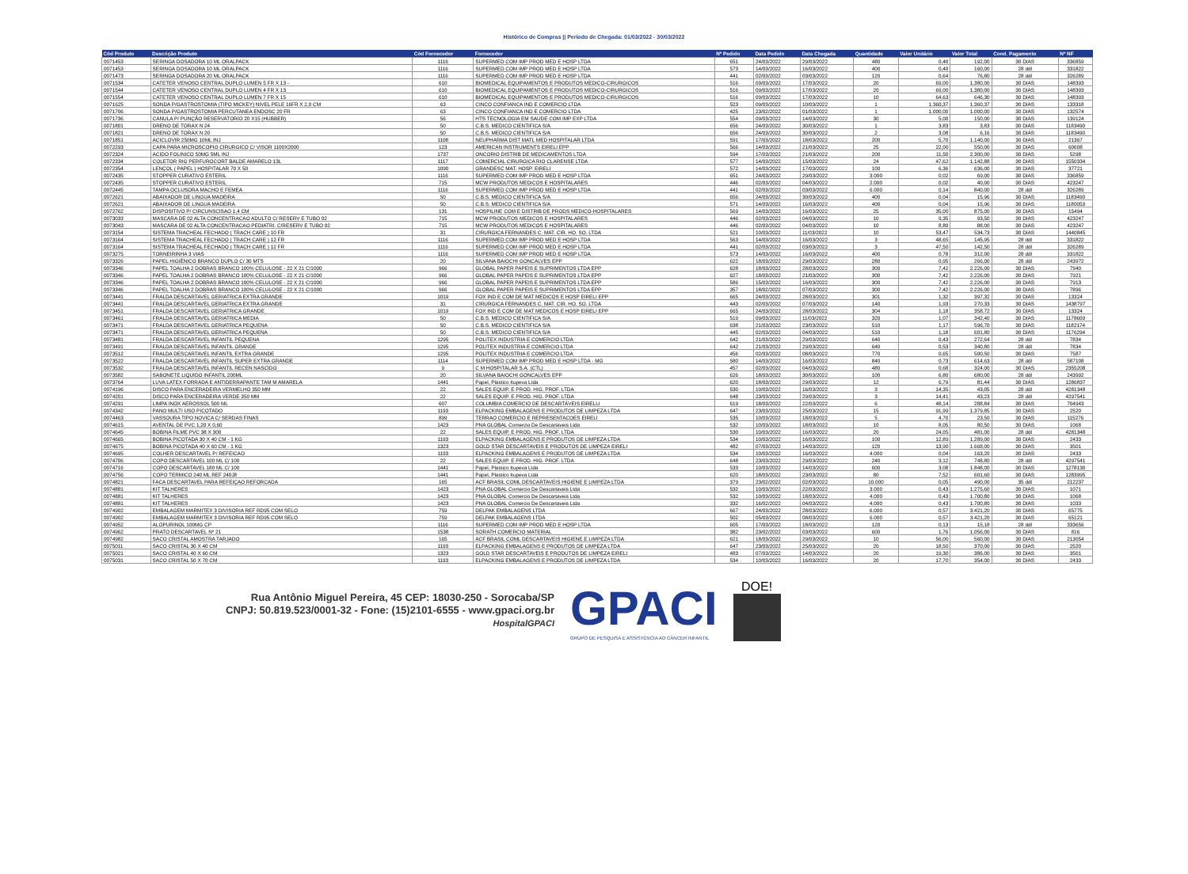Histórico de Compras || Período de Chegada: 01/03/2022 - 30/03/2022
| Cód Produto | Descrição Produto | Cód Fornecedor | Fornecedor | Nº Pedido | Data Pedido | Data Chegada | Quantidade | Valor Unitário | Valor Total | Cond. Pagamento | Nº NF |
| --- | --- | --- | --- | --- | --- | --- | --- | --- | --- | --- | --- |
| 0071453 | SERINGA DOSADORA 10 ML ORALPACK | 1116 | SUPERMED COM IMP PROD MED E HOSP LTDA | 651 | 24/03/2022 | 29/03/2022 | 480 | 0,40 | 192,00 | 30 DIAS | 336859 |
| 0071453 | SERINGA DOSADORA 10 ML ORALPACK | 1116 | SUPERMED COM IMP PROD MED E HOSP LTDA | 573 | 14/03/2022 | 16/03/2022 | 400 | 0,40 | 160,00 | 28 ddl | 331822 |
| 0071473 | SERINGA DOSADORA 20 ML ORALPACK | 1116 | SUPERMED COM IMP PROD MED E HOSP LTDA | 441 | 02/03/2022 | 03/03/2022 | 120 | 0,64 | 76,80 | 28 ddl | 326289 |
| 0071534 | CATETER VENOSO CENTRAL DUPLO LUMEN 5 FR X 13 - | 610 | BIOMEDICAL EQUIPAMENTOS E PRODUTOS MEDICO-CIRURGICOS | 516 | 09/03/2022 | 17/03/2022 | 20 | 69,00 | 1.380,00 | 30 DIAS | 148393 |
| 0071544 | CATETER VENOSO CENTRAL DUPLO LUMEN 4 FR X 13 | 610 | BIOMEDICAL EQUIPAMENTOS E PRODUTOS MEDICO-CIRURGICOS | 516 | 09/03/2022 | 17/03/2022 | 20 | 69,00 | 1.380,00 | 30 DIAS | 148393 |
| 0071554 | CATETER VENOSO CENTRAL DUPLO LUMEN 7 FR X 15 | 610 | BIOMEDICAL EQUIPAMENTOS E PRODUTOS MEDICO-CIRURGICOS | 516 | 09/03/2022 | 17/03/2022 | 10 | 64,63 | 646,30 | 30 DIAS | 148393 |
| 0071625 | SONDA P/GASTROSTOMIA (TIPO MICKEY) NIVEL PELE 16FR X 2,0 CM | 63 | CINCO CONFIANCA IND E COMERCIO LTDA | 523 | 09/03/2022 | 10/03/2022 | 1 | 1.360,37 | 1.360,37 | 30 DIAS | 133318 |
| 0071706 | SONDA P/GASTROSTOMIA PERCUTANEA ENDOSC 20 FR | 63 | CINCO CONFIANCA IND E COMERCIO LTDA | 425 | 23/02/2022 | 01/03/2022 | 1 | 1.000,00 | 1.000,00 | 30 DIAS | 132574 |
| 0071736 | CANULA P/ PUNÇÃO RESERVATORIO 20 X15 (HUBBER) | 56 | HTS TECNOLOGIA EM SAUDE COM IMP EXP LTDA | 554 | 09/03/2022 | 14/03/2022 | 30 | 5,00 | 150,00 | 30 DIAS | 139124 |
| 0071801 | DRENO DE TORAX N 24 | 50 | C.B.S. MEDICO CIENTIFICA S/A | 656 | 24/03/2022 | 30/03/2022 | 1 | 3,83 | 3,83 | 30 DIAS | 1183490 |
| 0071821 | DRENO DE TORAX N 20 | 50 | C.B.S. MEDICO CIENTIFICA S/A | 656 | 24/03/2022 | 30/03/2022 | 2 | 3,08 | 6,16 | 30 DIAS | 1183490 |
| 0071851 | ACICLOVIR 250MG 10ML INJ | 1108 | NEUPHARMA DIST MATL MED HOSPITALAR LTDA | 591 | 17/03/2022 | 18/03/2022 | 200 | 5,70 | 1.140,00 | 30 DIAS | 21367 |
| 0072293 | CAPA PARA MICROSCOPIO CIRURGICO C/ VISOR 1100X2000 | 123 | AMERICAN INSTRUMENTS EIRELI EPP | 566 | 14/03/2022 | 21/03/2022 | 25 | 22,00 | 550,00 | 30 DIAS | 60608 |
| 0072324 | ACIDO FOLINICO 50MG 5ML INJ | 1737 | ONCORIO DISTRIB DE MEDICAMENTOS LTDA | 594 | 17/03/2022 | 21/03/2022 | 200 | 11,50 | 2.300,00 | 30 DIAS | 5298 |
| 0072334 | COLETOR RIG PERFUROCORT BALDE AMARELO 13L | 1117 | COMERCIAL CIRURGICA RIO CLARENSE LTDA | 577 | 14/03/2022 | 15/03/2022 | 24 | 47,62 | 1.142,88 | 30 DIAS | 1550334 |
| 0072354 | LENÇOL ( PAPEL ) HOSPITALAR 70 X 50 | 1090 | GRANDESC MAT. HOSP. EIRELI | 572 | 14/03/2022 | 17/03/2022 | 100 | 6,36 | 636,00 | 30 DIAS | 37721 |
| 0072435 | STOPPER CURATIVO ESTERIL | 1116 | SUPERMED COM IMP PROD MED E HOSP LTDA | 651 | 24/03/2022 | 29/03/2022 | 3.000 | 0,02 | 69,00 | 30 DIAS | 336859 |
| 0072435 | STOPPER CURATIVO ESTERIL | 715 | MCW PRODUTOS MEDICOS E HOSPITALARES | 446 | 02/03/2022 | 04/03/2022 | 2.000 | 0,02 | 40,00 | 30 DIAS | 423247 |
| 0072445 | TAMPA OCLUSORA MACHO E FEMEA | 1116 | SUPERMED COM IMP PROD MED E HOSP LTDA | 441 | 02/03/2022 | 03/03/2022 | 6.000 | 0,14 | 840,00 | 28 ddl | 326289 |
| 0072621 | ABAIXADOR DE LINGUA MADEIRA | 50 | C.B.S. MEDICO CIENTIFICA S/A | 656 | 24/03/2022 | 30/03/2022 | 400 | 0,04 | 15,96 | 30 DIAS | 1183490 |
| 0072621 | ABAIXADOR DE LINGUA MADEIRA | 50 | C.B.S. MEDICO CIENTIFICA S/A | 571 | 14/03/2022 | 16/03/2022 | 400 | 0,04 | 15,96 | 30 DIAS | 1180053 |
| 0072762 | DISPOSITIVO P/ CIRCUNSCISAO 1,4 CM | 131 | HOSPILINE COM E DISTRIB DE PRODS MEDICO-HOSPITALARES | 569 | 14/03/2022 | 16/03/2022 | 25 | 35,00 | 875,00 | 30 DIAS | 15494 |
| 0073033 | MASCARA DE 02 ALTA CONCENTRACAO ADULTO C/ RESERV E TUBO 02 | 715 | MCW PRODUTOS MEDICOS E HOSPITALARES | 446 | 02/03/2022 | 04/03/2022 | 10 | 9,35 | 93,50 | 30 DIAS | 423247 |
| 0073043 | MASCARA DE 02 ALTA CONCENTRACAO PEDIATRI. C/RESERV E TUBO 02 | 715 | MCW PRODUTOS MEDICOS E HOSPITALARES | 446 | 02/03/2022 | 04/03/2022 | 10 | 8,80 | 88,00 | 30 DIAS | 423247 |
| 0073154 | SISTEMA TRACHEAL FECHADO ( TRACH CARE ) 10 FR | 31 | CIRURGICA FERNANDES C. MAT. CIR. HO. SO. LTDA | 521 | 10/03/2022 | 11/03/2022 | 10 | 53,47 | 534,73 | 30 DIAS | 1440845 |
| 0073164 | SISTEMA TRACHEAL FECHADO ( TRACH CARE ) 12 FR | 1116 | SUPERMED COM IMP PROD MED E HOSP LTDA | 563 | 14/03/2022 | 16/03/2022 | 3 | 48,65 | 145,95 | 28 ddl | 331822 |
| 0073164 | SISTEMA TRACHEAL FECHADO ( TRACH CARE ) 12 FR | 1116 | SUPERMED COM IMP PROD MED E HOSP LTDA | 441 | 02/03/2022 | 03/03/2022 | 3 | 47,50 | 142,50 | 28 ddl | 326289 |
| 0073275 | TORNEIRINHA 3 VIAS | 1116 | SUPERMED COM IMP PROD MED E HOSP LTDA | 573 | 14/03/2022 | 16/03/2022 | 400 | 0,78 | 312,00 | 28 ddl | 331822 |
| 0073326 | PAPEL HIGIÊNICO BRANCO DUPLO C/ 30 MTS | 20 | SILVANA BAIOCHI GONCALVES EPP | 622 | 18/03/2022 | 29/03/2022 | 280 | 0,95 | 266,00 | 28 ddl | 243972 |
| 0073346 | PAPEL TOALHA 2 DOBRAS BRANCO 100% CELULOSE - 22 X 21 C/1000 | 966 | GLOBAL PAPER PAPEIS E SUPRIMENTOS LTDA EPP | 628 | 18/03/2022 | 28/03/2022 | 300 | 7,42 | 2.226,00 | 30 DIAS | 7940 |
| 0073346 | PAPEL TOALHA 2 DOBRAS BRANCO 100% CELULOSE - 22 X 21 C/1000 | 966 | GLOBAL PAPER PAPEIS E SUPRIMENTOS LTDA EPP | 627 | 18/03/2022 | 21/03/2022 | 300 | 7,42 | 2.226,00 | 30 DIAS | 7921 |
| 0073346 | PAPEL TOALHA 2 DOBRAS BRANCO 100% CELULOSE - 22 X 21 C/1000 | 966 | GLOBAL PAPER PAPEIS E SUPRIMENTOS LTDA EPP | 586 | 15/03/2022 | 16/03/2022 | 300 | 7,42 | 2.226,00 | 30 DIAS | 7913 |
| 0073346 | PAPEL TOALHA 2 DOBRAS BRANCO 100% CELULOSE - 22 X 21 C/1000 | 966 | GLOBAL PAPER PAPEIS E SUPRIMENTOS LTDA EPP | 357 | 18/02/2022 | 07/03/2022 | 300 | 7,42 | 2.226,00 | 30 DIAS | 7896 |
| 0073441 | FRALDA DESCARTAVEL GERIATRICA EXTRA GRANDE | 1019 | FOX IND E COM DE MAT MEDICOS E HOSP EIRELI EPP | 665 | 24/03/2022 | 28/03/2022 | 301 | 1,32 | 397,32 | 30 DIAS | 13324 |
| 0073441 | FRALDA DESCARTAVEL GERIATRICA EXTRA GRANDE | 31 | CIRURGICA FERNANDES C. MAT. CIR. HO. SO. LTDA | 443 | 02/03/2022 | 07/03/2022 | 140 | 1,93 | 270,33 | 30 DIAS | 1438797 |
| 0073451 | FRALDA DESCARTAVEL GERIATRICA GRANDE | 1019 | FOX IND E COM DE MAT MEDICOS E HOSP EIRELI EPP | 665 | 24/03/2022 | 28/03/2022 | 304 | 1,18 | 358,72 | 30 DIAS | 13324 |
| 0073461 | FRALDA DESCARTAVEL GERIATRICA MEDIA | 50 | C.B.S. MEDICO CIENTIFICA S/A | 519 | 09/03/2022 | 11/03/2022 | 320 | 1,07 | 342,40 | 30 DIAS | 1178609 |
| 0073471 | FRALDA DESCARTAVEL GERIATRICA PEQUENA | 50 | C.B.S. MEDICO CIENTIFICA S/A | 638 | 21/03/2022 | 23/03/2022 | 510 | 1,17 | 596,70 | 30 DIAS | 1182174 |
| 0073471 | FRALDA DESCARTAVEL GERIATRICA PEQUENA | 50 | C.B.S. MEDICO CIENTIFICA S/A | 445 | 02/03/2022 | 04/03/2022 | 510 | 1,18 | 601,80 | 30 DIAS | 1176294 |
| 0073481 | FRALDA DESCARTAVEL INFANTIL PEQUENA | 1295 | POLITEX INDUSTRIA E COMERCIO LTDA | 642 | 21/03/2022 | 29/03/2022 | 640 | 0,43 | 272,64 | 28 ddl | 7834 |
| 0073491 | FRALDA DESCARTAVEL INFANTIL GRANDE | 1295 | POLITEX INDUSTRIA E COMERCIO LTDA | 642 | 21/03/2022 | 29/03/2022 | 640 | 0,53 | 340,80 | 28 ddl | 7834 |
| 0073512 | FRALDA DESCARTAVEL INFANTIL EXTRA GRANDE | 1295 | POLITEX INDUSTRIA E COMERCIO LTDA | 456 | 02/03/2022 | 08/03/2022 | 770 | 0,65 | 500,50 | 30 DIAS | 7587 |
| 0073522 | FRALDA DESCARTAVEL INFANTIL SUPER EXTRA GRANDE | 1114 | SUPERMED COM IMP PROD MED E HOSP LTDA - MG | 580 | 14/03/2022 | 16/03/2022 | 840 | 0,73 | 614,63 | 28 ddl | 587108 |
| 0073532 | FRALDA DESCARTAVEL INFANTIL RECEN NASCIDO | 9 | C M HOSPITALAR S.A. (CTL) | 457 | 02/03/2022 | 04/03/2022 | 480 | 0,68 | 324,00 | 30 DIAS | 2355208 |
| 0073582 | SABONETE LIQUIDO INFANTIL 200ML | 20 | SILVANA BAIOCHI GONCALVES EPP | 626 | 18/03/2022 | 30/03/2022 | 100 | 6,80 | 680,00 | 28 ddl | 243992 |
| 0073764 | LUVA LATEX FORRADA E ANTIDERRAPANTE TAM M AMARELA | 1441 | Papel, Plastico Itupeva Ltda | 620 | 18/03/2022 | 29/03/2022 | 12 | 6,79 | 81,44 | 30 DIAS | 1286837 |
| 0074196 | DISCO PARA ENCERADEIRA VERMELHO 350 MM | 22 | SALES EQUIP. E PROD. HIG. PROF. LTDA | 530 | 10/03/2022 | 16/03/2022 | 3 | 14,35 | 43,05 | 28 ddl | 4281348 |
| 0074201 | DISCO PARA ENCERADEIRA VERDE 350 MM | 22 | SALES EQUIP. E PROD. HIG. PROF. LTDA | 648 | 23/03/2022 | 29/03/2022 | 3 | 14,41 | 43,23 | 28 ddl | 4297541 |
| 0074291 | LIMPA INOX AEROSSOL 500 ML | 607 | COLUMBIA COMERCIO DE DESCARTÁVEIS EIRELLI | 619 | 18/03/2022 | 22/03/2022 | 6 | 48,14 | 288,84 | 30 DIAS | 704943 |
| 0074342 | PANO MULTI USO PICOTADO | 1193 | ELPACKING EMBALAGENS E PRODUTOS DE LIMPEZA LTDA | 647 | 23/03/2022 | 25/03/2022 | 15 | 91,99 | 1.379,85 | 30 DIAS | 2520 |
| 0074463 | VASSOURA TIPO NOVICA C/ SERDAS FINAS | 899 | TERRAO COMERCIO E REPRESENTACOES EIRELI | 535 | 10/03/2022 | 18/03/2022 | 5 | 4,70 | 23,50 | 30 DIAS | 115276 |
| 0074615 | AVENTAL DE PVC 1,20 X 0,60 | 1423 | PNA GLOBAL Comercio De Descartaveis Ltda | 532 | 10/03/2022 | 18/03/2022 | 10 | 8,05 | 80,50 | 30 DIAS | 1068 |
| 0074645 | BOBINA FILME PVC 38 X 300 | 22 | SALES EQUIP. E PROD. HIG. PROF. LTDA | 530 | 10/03/2022 | 16/03/2022 | 20 | 24,05 | 481,00 | 28 ddl | 4281348 |
| 0074665 | BOBINA PICOTADA 30 X 40 CM - 1 KG | 1193 | ELPACKING EMBALAGENS E PRODUTOS DE LIMPEZA LTDA | 534 | 10/03/2022 | 16/03/2022 | 100 | 12,89 | 1.289,00 | 30 DIAS | 2433 |
| 0074675 | BOBINA PICOTADA 40 X 60 CM - 1 KG | 1323 | GOLD STAR DESCARTAVEIS E PRODUTOS DE LIMPEZA EIRELI | 482 | 07/03/2022 | 14/03/2022 | 120 | 13,90 | 1.668,00 | 30 DIAS | 3501 |
| 0074695 | COLHER DESCARTAVEL P/ REFEICAO | 1193 | ELPACKING EMBALAGENS E PRODUTOS DE LIMPEZA LTDA | 534 | 10/03/2022 | 16/03/2022 | 4.000 | 0,04 | 163,20 | 30 DIAS | 2433 |
| 0074706 | COPO DESCARTAVEL 100 ML C/ 100 | 22 | SALES EQUIP. E PROD. HIG. PROF. LTDA | 648 | 23/03/2022 | 29/03/2022 | 240 | 3,12 | 748,80 | 28 ddl | 4297541 |
| 0074716 | COPO DESCARTAVEL 180 ML C/ 100 | 1441 | Papel, Plastico Itupeva Ltda | 533 | 10/03/2022 | 14/03/2022 | 600 | 3,08 | 1.848,00 | 30 DIAS | 1278130 |
| 0074756 | COPO TERMICO 240 ML REF 240J8 | 1441 | Papel, Plastico Itupeva Ltda | 620 | 18/03/2022 | 23/03/2022 | 80 | 7,52 | 601,60 | 30 DIAS | 1283995 |
| 0074821 | FACA DESCARTAVEL PARA REFEIÇAO REFORCADA | 165 | ACF BRASIL COML DESCARTAVEIS HIGIENE E LIMPEZA LTDA | 379 | 23/02/2022 | 02/03/2022 | 10.000 | 0,05 | 490,00 | 35 ddl | 212237 |
| 0074881 | KIT TALHERES | 1423 | PNA GLOBAL Comercio De Descartaveis Ltda | 532 | 10/03/2022 | 22/03/2022 | 3.000 | 0,43 | 1.275,60 | 30 DIAS | 1071 |
| 0074881 | KIT TALHERES | 1423 | PNA GLOBAL Comercio De Descartaveis Ltda | 532 | 10/03/2022 | 18/03/2022 | 4.000 | 0,43 | 1.700,80 | 30 DIAS | 1068 |
| 0074881 | KIT TALHERES | 1423 | PNA GLOBAL Comercio De Descartaveis Ltda | 332 | 16/02/2022 | 04/03/2022 | 4.000 | 0,43 | 1.700,80 | 30 DIAS | 1033 |
| 0074902 | EMBALAGEM MARMITEX 3 DIVISORIA REF RD95 COM SELO | 759 | DELPAK EMBALAGENS LTDA | 667 | 24/03/2022 | 28/03/2022 | 6.000 | 0,57 | 3.421,20 | 30 DIAS | 65775 |
| 0074902 | EMBALAGEM MARMITEX 3 DIVISORIA REF RD95 COM SELO | 759 | DELPAK EMBALAGENS LTDA | 502 | 05/03/2022 | 08/03/2022 | 6.000 | 0,57 | 3.421,20 | 30 DIAS | 65121 |
| 0074952 | ALOPURINOL 100MG CP | 1116 | SUPERMED COM IMP PROD MED E HOSP LTDA | 605 | 17/03/2022 | 18/03/2022 | 120 | 0,13 | 15,18 | 28 ddl | 333656 |
| 0074962 | PRATO DESCARTAVEL Nº 21 | 1538 | SORATH COMERCIO MATERIAL | 382 | 23/02/2022 | 03/03/2022 | 600 | 1,76 | 1.056,00 | 30 DIAS | 816 |
| 0074982 | SACO CRISTAL AMOSTRA TARJADO | 165 | ACF BRASIL COML DESCARTAVEIS HIGIENE E LIMPEZA LTDA | 621 | 18/03/2022 | 29/03/2022 | 10 | 56,00 | 560,00 | 30 DIAS | 213054 |
| 0075011 | SACO CRISTAL 30 X 40 CM | 1193 | ELPACKING EMBALAGENS E PRODUTOS DE LIMPEZA LTDA | 647 | 23/03/2022 | 25/03/2022 | 20 | 18,50 | 370,00 | 30 DIAS | 2520 |
| 0075021 | SACO CRISTAL 40 X 60 CM | 1323 | GOLD STAR DESCARTAVEIS E PRODUTOS DE LIMPEZA EIRELI | 483 | 07/03/2022 | 14/03/2022 | 20 | 19,30 | 386,00 | 30 DIAS | 3501 |
| 0075031 | SACO CRISTAL 50 X 70 CM | 1193 | ELPACKING EMBALAGENS E PRODUTOS DE LIMPEZA LTDA | 534 | 10/03/2022 | 16/03/2022 | 20 | 17,70 | 354,00 | 30 DIAS | 2433 |
Rua Antônio Miguel Pereira, 45 CEP: 18030-250 - Sorocaba/SP
CNPJ: 50.819.523/0001-32 - Fone: (15)2101-6555 - www.gpaci.org.br
HospitalGPACI
GPACI
GRUPO DE PESQUISA E ASSISTÊNCIA AO CÂNCER INFANTIL
DOE!